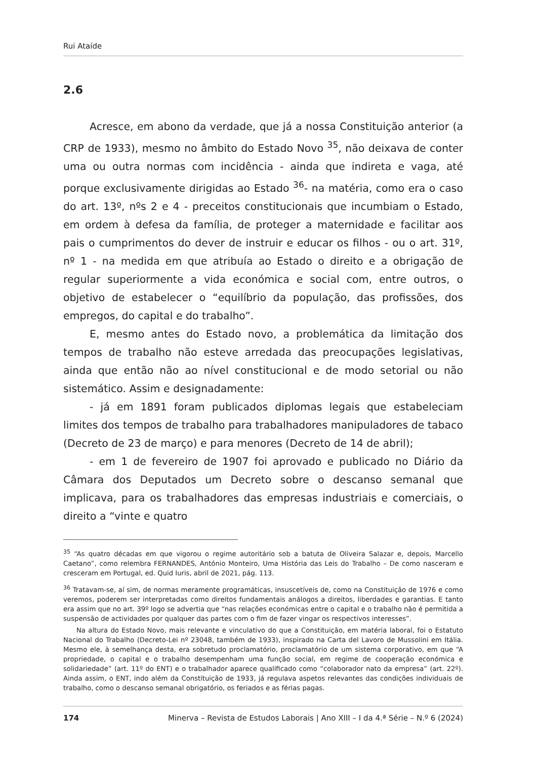Rui Ataíde
2.6
Acresce, em abono da verdade, que já a nossa Constituição anterior (a CRP de 1933), mesmo no âmbito do Estado Novo <sup>35</sup>, não deixava de conter uma ou outra normas com incidência - ainda que indireta e vaga, até porque exclusivamente dirigidas ao Estado <sup>36</sup>- na matéria, como era o caso do art. 13º, nºs 2 e 4 - preceitos constitucionais que incumbiam o Estado, em ordem à defesa da família, de proteger a maternidade e facilitar aos pais o cumprimentos do dever de instruir e educar os filhos - ou o art. 31º, nº 1 - na medida em que atribuía ao Estado o direito e a obrigação de regular superiormente a vida económica e social com, entre outros, o objetivo de estabelecer o “equilíbrio da população, das profissões, dos empregos, do capital e do trabalho”.
E, mesmo antes do Estado novo, a problemática da limitação dos tempos de trabalho não esteve arredada das preocupações legislativas, ainda que então não ao nível constitucional e de modo setorial ou não sistemático. Assim e designadamente:
- já em 1891 foram publicados diplomas legais que estabeleciam limites dos tempos de trabalho para trabalhadores manipuladores de tabaco (Decreto de 23 de março) e para menores (Decreto de 14 de abril);
- em 1 de fevereiro de 1907 foi aprovado e publicado no Diário da Câmara dos Deputados um Decreto sobre o descanso semanal que implicava, para os trabalhadores das empresas industriais e comerciais, o direito a “vinte e quatro
<sup>35</sup> “As quatro décadas em que vigorou o regime autoritário sob a batuta de Oliveira Salazar e, depois, Marcello Caetano”, como relembra FERNANDES, António Monteiro, Uma História das Leis do Trabalho – De como nasceram e cresceram em Portugal, ed. Quid Iuris, abril de 2021, pág. 113.
<sup>36</sup> Tratavam-se, aí sim, de normas meramente programáticas, insuscetíveis de, como na Constituição de 1976 e como veremos, poderem ser interpretadas como direitos fundamentais análogos a direitos, liberdades e garantias. E tanto era assim que no art. 39º logo se advertia que “nas relações económicas entre o capital e o trabalho não é permitida a suspensão de actividades por qualquer das partes com o fim de fazer vingar os respectivos interesses”.
Na altura do Estado Novo, mais relevante e vinculativo do que a Constituição, em matéria laboral, foi o Estatuto Nacional do Trabalho (Decreto-Lei nº 23048, também de 1933), inspirado na Carta del Lavoro de Mussolini em Itália. Mesmo ele, à semelhança desta, era sobretudo proclamatório, proclamatório de um sistema corporativo, em que “A propriedade, o capital e o trabalho desempenham uma função social, em regime de cooperação económica e solidariedade” (art. 11º do ENT) e o trabalhador aparece qualificado como “colaborador nato da empresa” (art. 22º). Ainda assim, o ENT, indo além da Constituição de 1933, já regulava aspetos relevantes das condições individuais de trabalho, como o descanso semanal obrigatório, os feriados e as férias pagas.
174 Minerva – Revista de Estudos Laborais | Ano XIII – I da 4.ª Série – N.º 6 (2024)